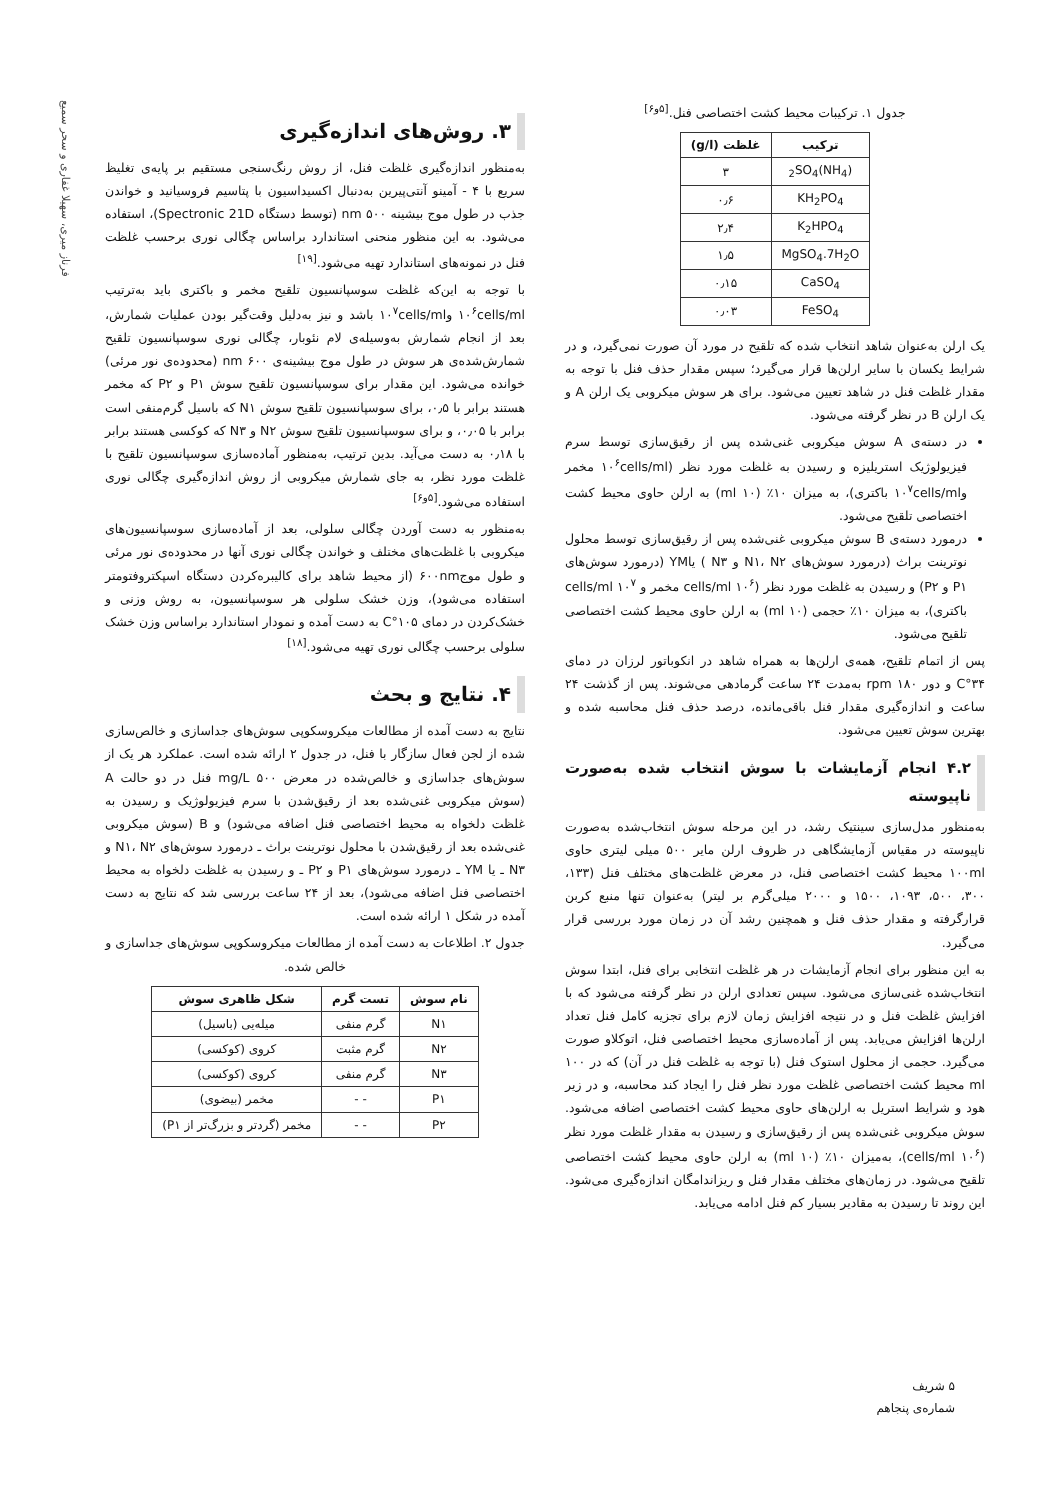فرناز میری، سهیلا غفاری و سحر سمیع
جدول ۱. ترکیبات محیط کشت اختصاصی فنل.<sup>[۵و۶]</sup>
| ترکیب | غلظت (g/l) |
| --- | --- |
| (NH<sub>4</sub>)<sub>2</sub>SO<sub>4</sub> | ۳ |
| KH<sub>2</sub>PO<sub>4</sub> | ۰٫۶ |
| K<sub>2</sub>HPO<sub>4</sub> | ۲٫۴ |
| MgSO<sub>4</sub>.7H<sub>2</sub>O | ۱٫۵ |
| CaSO<sub>4</sub> | ۰٫۱۵ |
| FeSO<sub>4</sub> | ۰٫۰۳ |
یک ارلن به‌عنوان شاهد انتخاب شده که تلقیح در مورد آن صورت نمی‌گیرد، و در شرایط یکسان با سایر ارلن‌ها قرار می‌گیرد؛ سپس مقدار حذف فنل با توجه به مقدار غلظت فنل در شاهد تعیین می‌شود. برای هر سوش میکروبی یک ارلن A و یک ارلن B در نظر گرفته می‌شود.
در دسته‌ی A سوش میکروبی غنی‌شده پس از رقیق‌سازی توسط سرم فیزیولوژیک استریلیزه و رسیدن به غلظت مورد نظر (۱۰<sup>۶</sup>cells/ml مخمر و۱۰<sup>۷</sup>cells/ml باکتری)، به میزان ۱۰٪ (۱۰ ml) به ارلن حاوی محیط کشت اختصاصی تلقیح می‌شود.
درمورد دسته‌ی B سوش میکروبی غنی‌شده پس از رقیق‌سازی توسط محلول نوترینت براث (درمورد سوش‌های N۱، N۲ و N۳ ) یاYM (درمورد سوش‌های P۱ و P۲) و رسیدن به غلظت مورد نظر (۱۰<sup>۶</sup> cells/ml مخمر و ۱۰<sup>۷</sup> cells/ml باکتری)، به میزان ۱۰٪ حجمی (۱۰ ml) به ارلن حاوی محیط کشت اختصاصی تلقیح می‌شود.
پس از اتمام تلقیح، همه‌ی ارلن‌ها به همراه شاهد در انکوباتور لرزان در دمای ۳۴°C و دور ۱۸۰ rpm به‌مدت ۲۴ ساعت گرمادهی می‌شوند. پس از گذشت ۲۴ ساعت و اندازه‌گیری مقدار فنل باقی‌مانده، درصد حذف فنل محاسبه شده و بهترین سوش تعیین می‌شود.
۴.۲ انجام آزمایشات با سوش انتخاب شده به‌صورت ناپیوسته
به‌منظور مدل‌سازی سینتیک رشد، در این مرحله سوش انتخاب‌شده به‌صورت ناپیوسته در مقیاس آزمایشگاهی در ظروف ارلن مایر ۵۰۰ میلی لیتری حاوی ۱۰۰ml محیط کشت اختصاصی فنل، در معرض غلظت‌های مختلف فنل (۱۳۳، ۳۰۰، ۵۰۰، ۱۰۹۳، ۱۵۰۰ و ۲۰۰۰ میلی‌گرم بر لیتر) به‌عنوان تنها منبع کربن قرارگرفته و مقدار حذف فنل و همچنین رشد آن در زمان مورد بررسی قرار می‌گیرد.
به این منظور برای انجام آزمایشات در هر غلظت انتخابی برای فنل، ابتدا سوش انتخاب‌شده غنی‌سازی می‌شود. سپس تعدادی ارلن در نظر گرفته می‌شود که با افزایش غلظت فنل و در نتیجه افزایش زمان لازم برای تجزیه کامل فنل تعداد ارلن‌ها افزایش می‌یابد. پس از آماده‌سازی محیط اختصاصی فنل، اتوکلاو صورت می‌گیرد. حجمی از محلول استوک فنل (با توجه به غلظت فنل در آن) که در ۱۰۰ ml محیط کشت اختصاصی غلظت مورد نظر فنل را ایجاد کند محاسبه، و در زیر هود و شرایط استریل به ارلن‌های حاوی محیط کشت اختصاصی اضافه می‌شود. سوش میکروبی غنی‌شده پس از رقیق‌سازی و رسیدن به مقدار غلظت مورد نظر (۱۰<sup>۶</sup> cells/ml)، به‌میزان ۱۰٪ (۱۰ ml) به ارلن حاوی محیط کشت اختصاصی تلقیح می‌شود. در زمان‌های مختلف مقدار فنل و ریزاندامگان اندازه‌گیری می‌شود. این روند تا رسیدن به مقادیر بسیار کم فنل ادامه می‌یابد.
۳. روش‌های اندازه‌گیری
به‌منظور اندازه‌گیری غلظت فنل، از روش رنگ‌سنجی مستقیم بر پایه‌ی تغلیظ سریع با ۴ - آمینو آنتی‌پیرین به‌دنبال اکسیداسیون با پتاسیم فروسیانید و خواندن جذب در طول موج بیشینه‌ ۵۰۰ nm (توسط دستگاه Spectronic 21D)، استفاده می‌شود. به این منظور منحنی استاندارد براساس چگالی نوری برحسب غلظت فنل در نمونه‌های استاندارد تهیه می‌شود.<sup>[۱۹]</sup>
با توجه به این‌که غلظت سوسپانسیون تلقیح مخمر و باکتری باید به‌ترتیب ۱۰<sup>۶</sup>cells/ml و۱۰<sup>۷</sup>cells/ml باشد و نیز به‌دلیل وقت‌گیر بودن عملیات شمارش، بعد از انجام شمارش به‌وسیله‌ی لام نئوبار، چگالی نوری سوسپانسیون تلقیح شمارش‌شده‌ی هر سوش در طول موج بیشینه‌ی ۶۰۰ nm (محدوده‌ی نور مرئی) خوانده می‌شود. این مقدار برای سوسپانسیون تلقیح سوش P۱ و P۲ که مخمر هستند برابر با ۰٫۵، برای سوسپانسیون تلقیح سوش N۱ که باسیل گرم‌منفی است برابر با ۰٫۰۵، و برای سوسپانسیون تلقیح سوش N۲ و N۳ که کوکسی هستند برابر با ۰٫۱۸ به دست می‌آید. بدین ترتیب، به‌منظور آماده‌سازی سوسپانسیون تلقیح با غلظت مورد نظر، به جای شمارش میکروبی از روش اندازه‌گیری چگالی نوری استفاده می‌شود.<sup>[۵و۶]</sup>
به‌منظور به دست آوردن چگالی سلولی، بعد از آماده‌سازی سوسپانسیون‌های میکروبی با غلظت‌های مختلف و خواندن چگالی نوری آنها در محدوده‌ی نور مرئی و طول موج۶۰۰nm (از محیط شاهد برای کالیبره‌کردن دستگاه اسپکتروفتومتر استفاده می‌شود)، وزن خشک سلولی هر سوسپانسیون، به روش وزنی و خشک‌کردن در دمای ۱۰۵°C به دست آمده و نمودار استاندارد براساس وزن خشک سلولی برحسب چگالی نوری تهیه می‌شود.<sup>[۱۸]</sup>
۴. نتایج و بحث
نتایج به دست آمده از مطالعات میکروسکوپی سوش‌های جداسازی و خالص‌سازی شده از لجن فعال سازگار با فنل، در جدول ۲ ارائه شده است. عملکرد هر یک از سوش‌های جداسازی و خالص‌شده در معرض ۵۰۰ mg/L فنل در دو حالت A (سوش میکروبی غنی‌شده بعد از رقیق‌شدن با سرم فیزیولوژیک و رسیدن به غلظت دلخواه به محیط اختصاصی فنل اضافه می‌شود) و B (سوش میکروبی غنی‌شده بعد از رقیق‌شدن با محلول نوترینت براث ـ درمورد سوش‌های N۱، N۲ و N۳ ـ یا YM ـ درمورد سوش‌های P۱ و P۲ ـ و رسیدن به غلظت دلخواه به محیط اختصاصی فنل اضافه می‌شود)، بعد از ۲۴ ساعت بررسی شد که نتایج به دست آمده در شکل ۱ ارائه شده است.
جدول ۲. اطلاعات به دست آمده از مطالعات میکروسکوپی سوش‌های جداسازی و خالص شده.
| نام سوش | تست گرم | شکل ظاهری سوش |
| --- | --- | --- |
| N۱ | گرم منفی | میله‌یی (باسیل) |
| N۲ | گرم مثبت | کروی (کوکسی) |
| N۳ | گرم منفی | کروی (کوکسی) |
| P۱ | - - | مخمر (بیضوی) |
| P۲ | - - | مخمر (گردتر و بزرگ‌تر از P۱) |
۵ شریف شماره‌ی پنجاهم